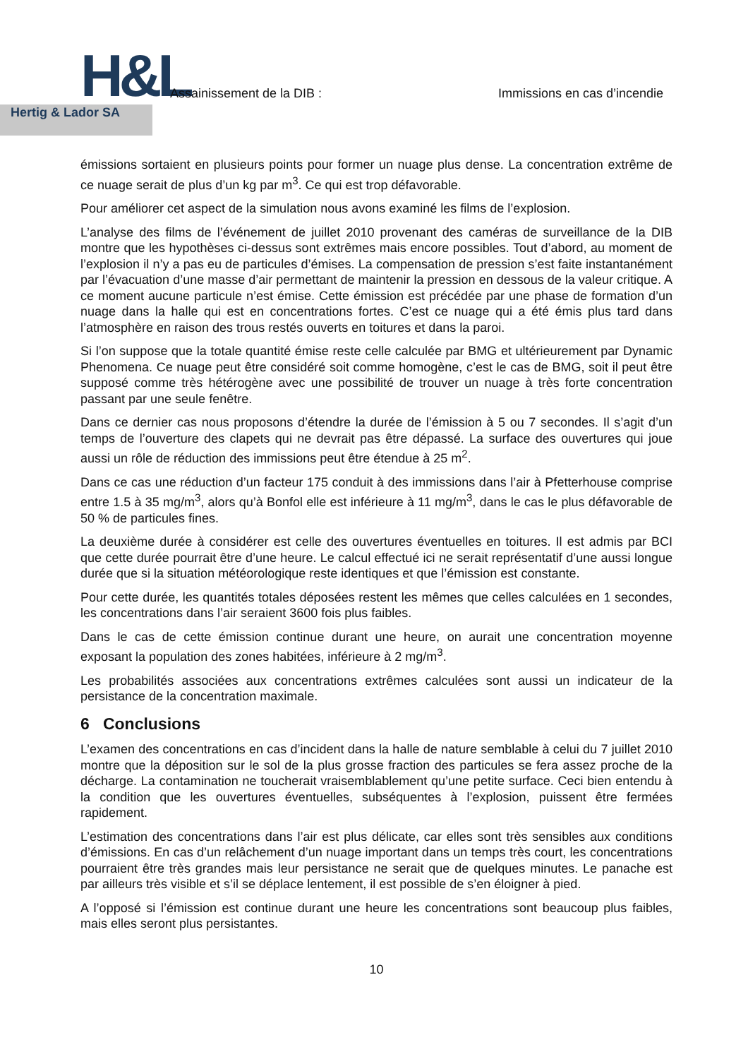H&L
Hertig & Lador SA
Assainissement de la DIB : Immissions en cas d’incendie
émissions sortaient en plusieurs points pour former un nuage plus dense. La concentration extrême de ce nuage serait de plus d’un kg par m<sup>3</sup>. Ce qui est trop défavorable.
Pour améliorer cet aspect de la simulation nous avons examiné les films de l’explosion.
L’analyse des films de l’événement de juillet 2010 provenant des caméras de surveillance de la DIB montre que les hypothèses ci-dessus sont extrêmes mais encore possibles. Tout d’abord, au moment de l’explosion il n’y a pas eu de particules d’émises. La compensation de pression s’est faite instantanément par l’évacuation d’une masse d’air permettant de maintenir la pression en dessous de la valeur critique. A ce moment aucune particule n’est émise. Cette émission est précédée par une phase de formation d’un nuage dans la halle qui est en concentrations fortes. C’est ce nuage qui a été émis plus tard dans l’atmosphère en raison des trous restés ouverts en toitures et dans la paroi.
Si l’on suppose que la totale quantité émise reste celle calculée par BMG et ultérieurement par Dynamic Phenomena. Ce nuage peut être considéré soit comme homogène, c’est le cas de BMG, soit il peut être supposé comme très hétérogène avec une possibilité de trouver un nuage à très forte concentration passant par une seule fenêtre.
Dans ce dernier cas nous proposons d’étendre la durée de l’émission à 5 ou 7 secondes. Il s’agit d’un temps de l’ouverture des clapets qui ne devrait pas être dépassé. La surface des ouvertures qui joue aussi un rôle de réduction des immissions peut être étendue à 25 m<sup>2</sup>.
Dans ce cas une réduction d’un facteur 175 conduit à des immissions dans l’air à Pfetterhouse comprise entre 1.5 à 35 mg/m<sup>3</sup>, alors qu’à Bonfol elle est inférieure à 11 mg/m<sup>3</sup>, dans le cas le plus défavorable de 50 % de particules fines.
La deuxième durée à considérer est celle des ouvertures éventuelles en toitures. Il est admis par BCI que cette durée pourrait être d’une heure. Le calcul effectué ici ne serait représentatif d’une aussi longue durée que si la situation météorologique reste identiques et que l’émission est constante.
Pour cette durée, les quantités totales déposées restent les mêmes que celles calculées en 1 secondes, les concentrations dans l’air seraient 3600 fois plus faibles.
Dans le cas de cette émission continue durant une heure, on aurait une concentration moyenne exposant la population des zones habitées, inférieure à 2 mg/m<sup>3</sup>.
Les probabilités associées aux concentrations extrêmes calculées sont aussi un indicateur de la persistance de la concentration maximale.
6 Conclusions
L’examen des concentrations en cas d’incident dans la halle de nature semblable à celui du 7 juillet 2010 montre que la déposition sur le sol de la plus grosse fraction des particules se fera assez proche de la décharge. La contamination ne toucherait vraisemblablement qu’une petite surface. Ceci bien entendu à la condition que les ouvertures éventuelles, subséquentes à l’explosion, puissent être fermées rapidement.
L’estimation des concentrations dans l’air est plus délicate, car elles sont très sensibles aux conditions d’émissions. En cas d’un relâchement d’un nuage important dans un temps très court, les concentrations pourraient être très grandes mais leur persistance ne serait que de quelques minutes. Le panache est par ailleurs très visible et s’il se déplace lentement, il est possible de s’en éloigner à pied.
A l’opposé si l’émission est continue durant une heure les concentrations sont beaucoup plus faibles, mais elles seront plus persistantes.
10